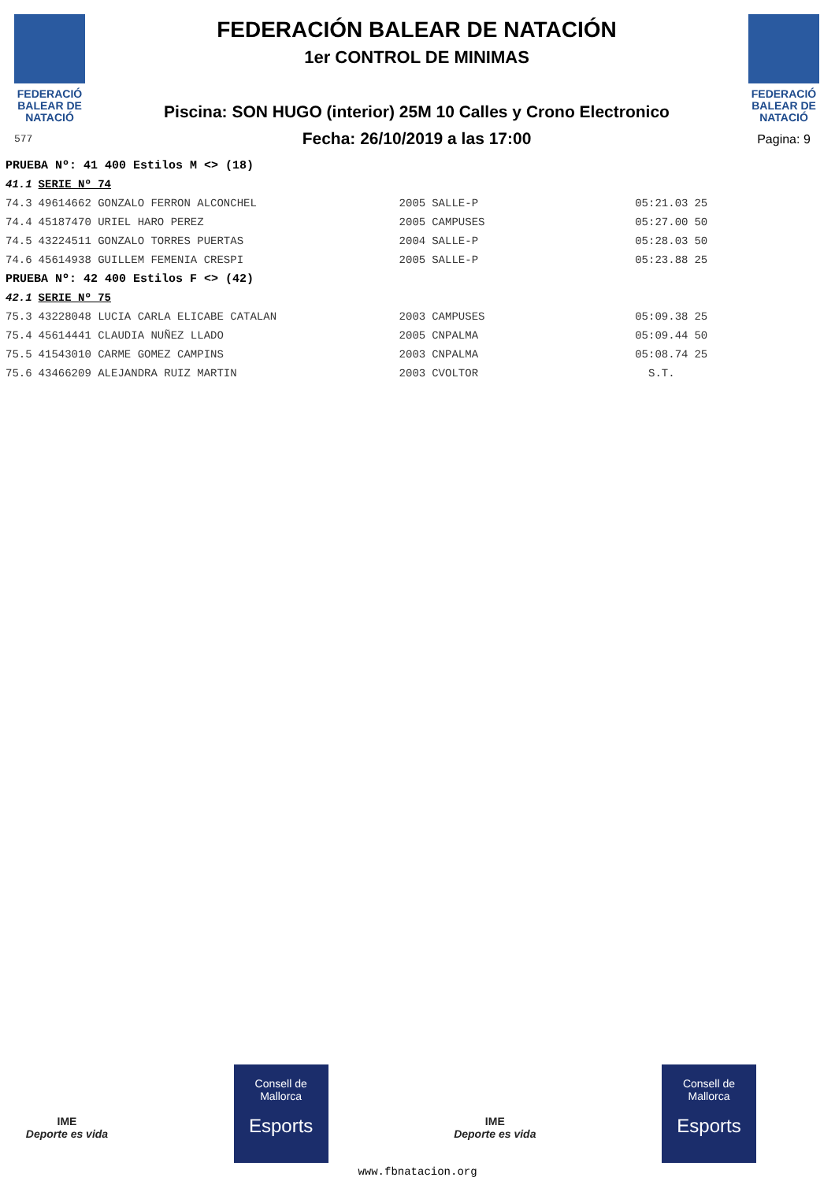FEDERACIÓ
BALEAR DE
NATACIÓ
577
FEDERACIÓN BALEAR DE NATACIÓN
1er CONTROL DE MINIMAS
Piscina: SON HUGO (interior) 25M 10 Calles y Crono Electronico
Fecha: 26/10/2019 a las 17:00
FEDERACIÓ
BALEAR DE
NATACIÓ
Pagina: 9
| PRUEBA Nº: 41 400 Estilos M <> (18) | | | | | |
| 41.1 | SERIE Nº 74 | | | | |
| 74.3 | 49614662 GONZALO FERRON ALCONCHEL | 2005 | SALLE-P | 05:21.03 | 25 |
| 74.4 | 45187470 URIEL HARO PEREZ | 2005 | CAMPUSES | 05:27.00 | 50 |
| 74.5 | 43224511 GONZALO TORRES PUERTAS | 2004 | SALLE-P | 05:28.03 | 50 |
| 74.6 | 45614938 GUILLEM FEMENIA CRESPI | 2005 | SALLE-P | 05:23.88 | 25 |
| PRUEBA Nº: 42 400 Estilos F <> (42) | | | | | |
| 42.1 | SERIE Nº 75 | | | | |
| 75.3 | 43228048 LUCIA CARLA ELICABE CATALAN | 2003 | CAMPUSES | 05:09.38 | 25 |
| 75.4 | 45614441 CLAUDIA NUÑEZ LLADO | 2005 | CNPALMA | 05:09.44 | 50 |
| 75.5 | 41543010 CARME GOMEZ CAMPINS | 2003 | CNPALMA | 05:08.74 | 25 |
| 75.6 | 43466209 ALEJANDRA RUIZ MARTIN | 2003 | CVOLTOR | S.T. | |
IME
Deporte es vida
Consell de
Mallorca
Esports
IME
Deporte es vida
Consell de
Mallorca
Esports
www.fbnatacion.org